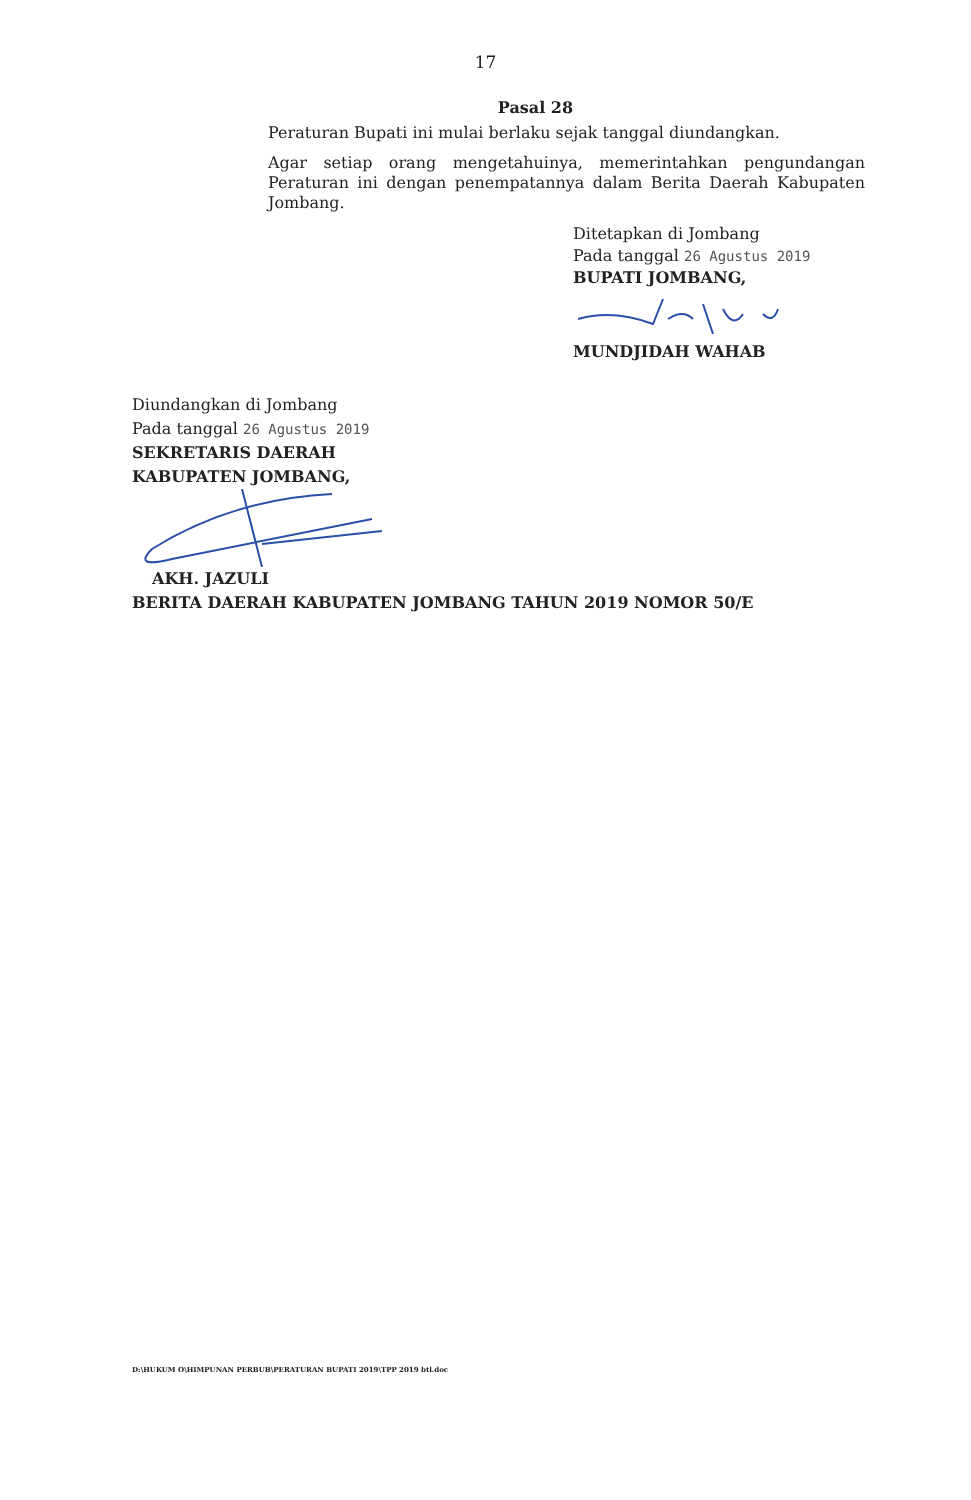17
Pasal 28
Peraturan Bupati ini mulai berlaku sejak tanggal diundangkan.
Agar setiap orang mengetahuinya, memerintahkan pengundangan Peraturan ini dengan penempatannya dalam Berita Daerah Kabupaten Jombang.
Ditetapkan di Jombang
Pada tanggal 26 Agustus 2019
BUPATI JOMBANG,
MUNDJIDAH WAHAB
Diundangkan di Jombang
Pada tanggal 26 Agustus 2019
SEKRETARIS DAERAH
KABUPATEN JOMBANG,
AKH. JAZULI
BERITA DAERAH KABUPATEN JOMBANG TAHUN 2019 NOMOR 50/E
D:\HUKUM O\HIMPUNAN PERBUB\PERATURAN BUPATI 2019\TPP 2019 btl.doc